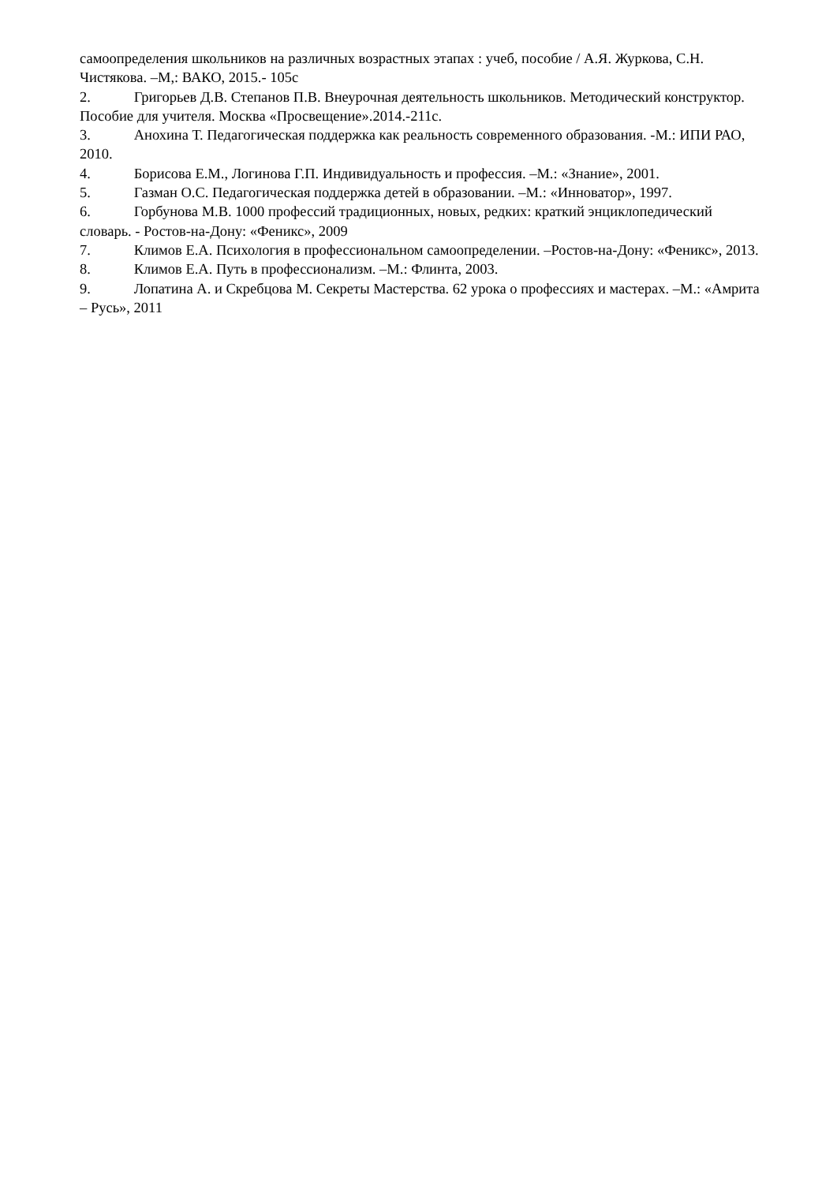самоопределения школьников на различных возрастных этапах : учеб, пособие / А.Я. Журкова, С.Н. Чистякова. –М,: ВАКО, 2015.- 105с
2. Григорьев Д.В. Степанов П.В. Внеурочная деятельность школьников. Методический конструктор. Пособие для учителя. Москва «Просвещение».2014.-211с.
3. Анохина Т. Педагогическая поддержка как реальность современного образования. -М.: ИПИ РАО, 2010.
4. Борисова Е.М., Логинова Г.П. Индивидуальность и профессия. –М.: «Знание», 2001.
5. Газман О.С. Педагогическая поддержка детей в образовании. –М.: «Инноватор», 1997.
6. Горбунова М.В. 1000 профессий традиционных, новых, редких: краткий энциклопедический словарь. - Ростов-на-Дону: «Феникс», 2009
7. Климов Е.А. Психология в профессиональном самоопределении. –Ростов-на-Дону: «Феникс», 2013.
8. Климов Е.А. Путь в профессионализм. –М.: Флинта, 2003.
9. Лопатина А. и Скребцова М. Секреты Мастерства. 62 урока о профессиях и мастерах. –М.: «Амрита – Русь», 2011